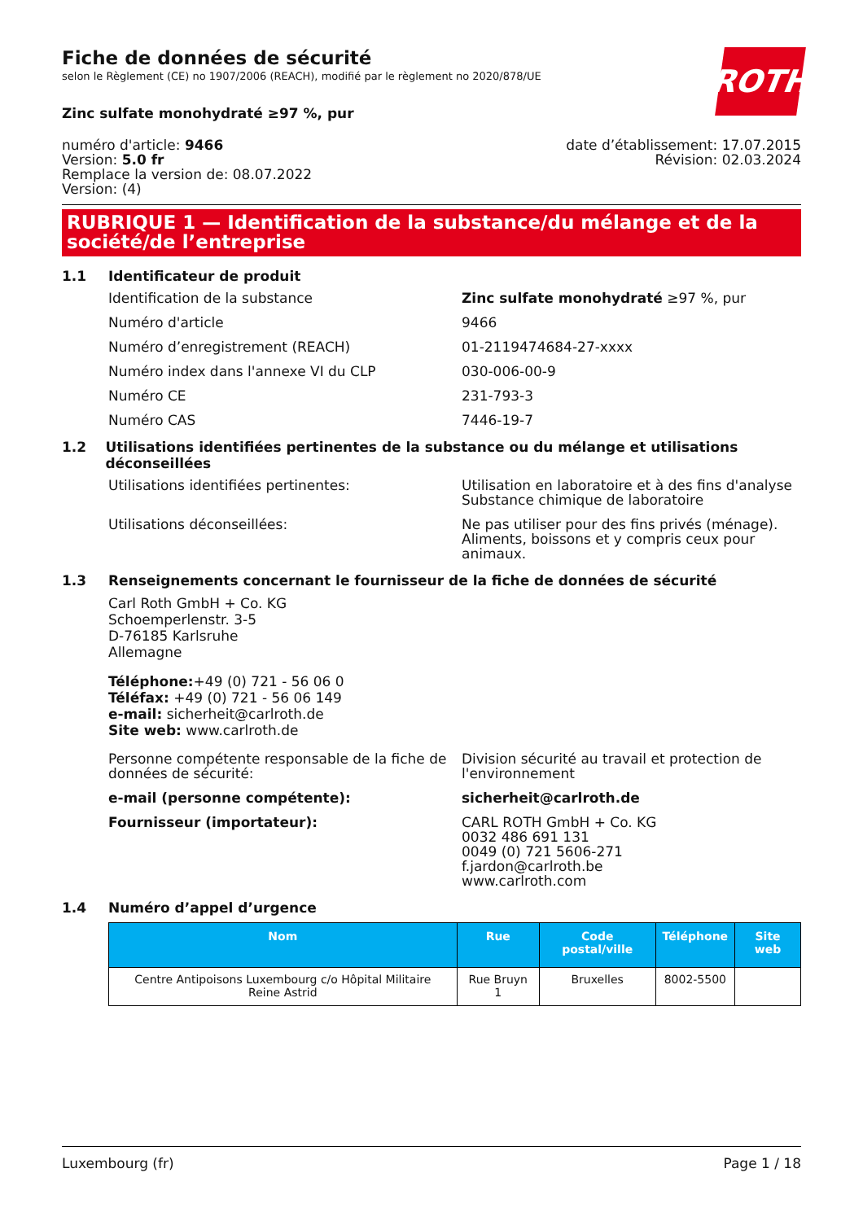ROTH
Fiche de données de sécurité
selon le Règlement (CE) no 1907/2006 (REACH), modifié par le règlement no 2020/878/UE
Zinc sulfate monohydraté ≥97 %, pur
numéro d'article: 9466
Version: 5.0 fr
Remplace la version de: 08.07.2022
Version: (4)
date d’établissement: 17.07.2015
Révision: 02.03.2024
RUBRIQUE 1 — Identification de la substance/du mélange et de la société/de l’entreprise
1.1 Identificateur de produit
Identification de la substance Zinc sulfate monohydraté ≥97 %, pur
Numéro d'article 9466
Numéro d’enregistrement (REACH) 01-2119474684-27-xxxx
Numéro index dans l'annexe VI du CLP 030-006-00-9
Numéro CE 231-793-3
Numéro CAS 7446-19-7
1.2 Utilisations identifiées pertinentes de la substance ou du mélange et utilisations déconseillées
Utilisations identifiées pertinentes: Utilisation en laboratoire et à des fins d'analyse
Substance chimique de laboratoire
Utilisations déconseillées: Ne pas utiliser pour des fins privés (ménage). Aliments, boissons et y compris ceux pour animaux.
1.3 Renseignements concernant le fournisseur de la fiche de données de sécurité
Carl Roth GmbH + Co. KG
Schoemperlenstr. 3-5
D-76185 Karlsruhe
Allemagne
Téléphone:+49 (0) 721 - 56 06 0
Téléfax: +49 (0) 721 - 56 06 149
e-mail: sicherheit@carlroth.de
Site web: www.carlroth.de
Personne compétente responsable de la fiche de données de sécurité:
Division sécurité au travail et protection de l'environnement
e-mail (personne compétente): sicherheit@carlroth.de
Fournisseur (importateur): CARL ROTH GmbH + Co. KG
0032 486 691 131
0049 (0) 721 5606-271
f.jardon@carlroth.be
www.carlroth.com
1.4 Numéro d’appel d’urgence
| Nom | Rue | Code postal/ville | Téléphone | Site web |
| --- | --- | --- | --- | --- |
| Centre Antipoisons Luxembourg c/o Hôpital Militaire Reine Astrid | Rue Bruyn 1 | Bruxelles | 8002-5500 | |
Luxembourg (fr) Page 1 / 18